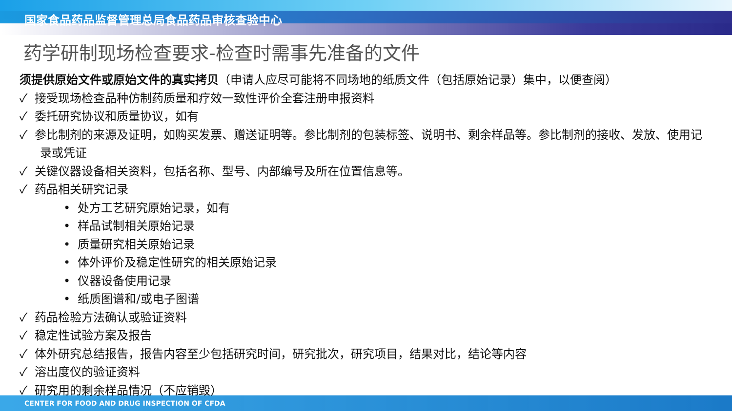国家食品药品监督管理总局食品药品审核查验中心
药学研制现场检查要求-检查时需事先准备的文件
须提供原始文件或原始文件的真实拷贝（申请人应尽可能将不同场地的纸质文件（包括原始记录）集中，以便查阅）
✓ 接受现场检查品种仿制药质量和疗效一致性评价全套注册申报资料
✓ 委托研究协议和质量协议，如有
✓ 参比制剂的来源及证明，如购买发票、赠送证明等。参比制剂的包装标签、说明书、剩余样品等。参比制剂的接收、发放、使用记录或凭证
✓ 关键仪器设备相关资料，包括名称、型号、内部编号及所在位置信息等。
✓ 药品相关研究记录
• 处方工艺研究原始记录，如有
• 样品试制相关原始记录
• 质量研究相关原始记录
• 体外评价及稳定性研究的相关原始记录
• 仪器设备使用记录
• 纸质图谱和/或电子图谱
✓ 药品检验方法确认或验证资料
✓ 稳定性试验方案及报告
✓ 体外研究总结报告，报告内容至少包括研究时间，研究批次，研究项目，结果对比，结论等内容
✓ 溶出度仪的验证资料
✓ 研究用的剩余样品情况（不应销毁）
CENTER FOR FOOD AND DRUG INSPECTION OF CFDA